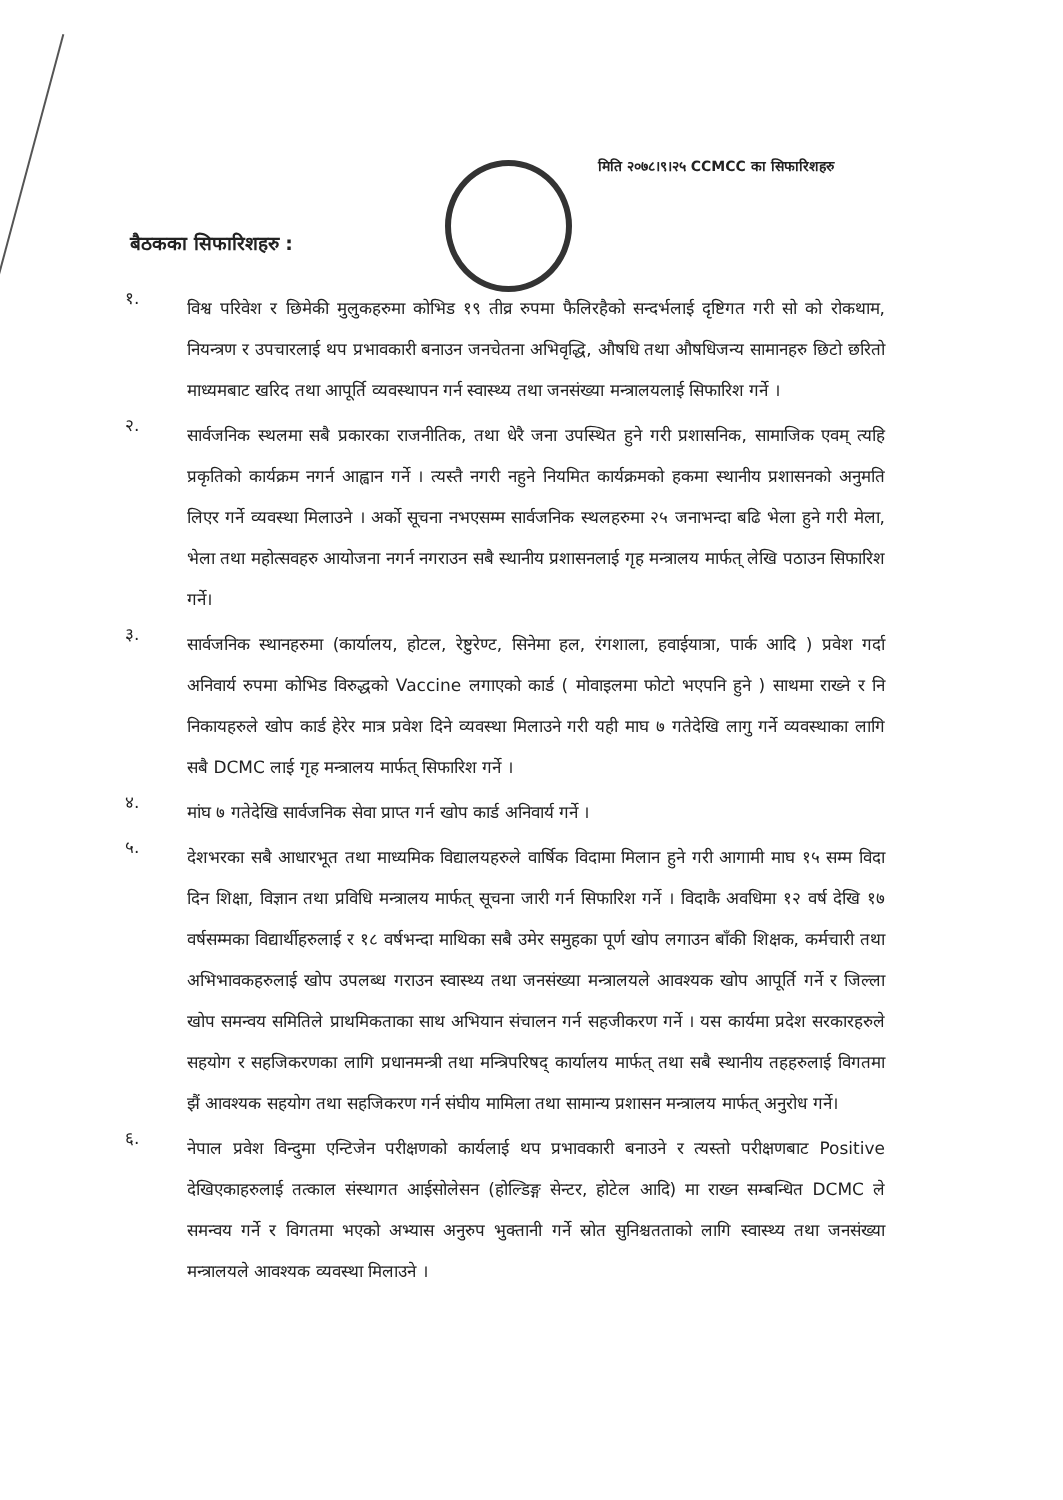मिति २०७८।९।२५ CCMCC का सिफारिशहरु
बैठकका सिफारिशहरु :
१.
विश्व परिवेश र छिमेकी मुलुकहरुमा कोभिड १९ तीव्र रुपमा फैलिरहैको सन्दर्भलाई दृष्टिगत गरी सो को रोकथाम, नियन्त्रण र उपचारलाई थप प्रभावकारी बनाउन जनचेतना अभिवृद्धि, औषधि तथा औषधिजन्य सामानहरु छिटो छरितो माध्यमबाट खरिद तथा आपूर्ति व्यवस्थापन गर्न स्वास्थ्य तथा जनसंख्या मन्त्रालयलाई सिफारिश गर्ने ।
२.
सार्वजनिक स्थलमा सबै प्रकारका राजनीतिक, तथा धेरै जना उपस्थित हुने गरी प्रशासनिक, सामाजिक एवम् त्यहि प्रकृतिको कार्यक्रम नगर्न आह्वान गर्ने । त्यस्तै नगरी नहुने नियमित कार्यक्रमको हकमा स्थानीय प्रशासनको अनुमति लिएर गर्ने व्यवस्था मिलाउने । अर्को सूचना नभएसम्म सार्वजनिक स्थलहरुमा २५ जनाभन्दा बढि भेला हुने गरी मेला, भेला तथा महोत्सवहरु आयोजना नगर्न नगराउन सबै स्थानीय प्रशासनलाई गृह मन्त्रालय मार्फत् लेखि पठाउन सिफारिश गर्ने।
३.
सार्वजनिक स्थानहरुमा (कार्यालय, होटल, रेष्टुरेण्ट, सिनेमा हल, रंगशाला, हवाईयात्रा, पार्क आदि ) प्रवेश गर्दा अनिवार्य रुपमा कोभिड विरुद्धको Vaccine लगाएको कार्ड ( मोवाइलमा फोटो भएपनि हुने ) साथमा राख्ने र नि निकायहरुले खोप कार्ड हेरेर मात्र प्रवेश दिने व्यवस्था मिलाउने गरी यही माघ ७ गतेदेखि लागु गर्ने व्यवस्थाका लागि सबै DCMC लाई गृह मन्त्रालय मार्फत् सिफारिश गर्ने ।
४.
मांघ ७ गतेदेखि सार्वजनिक सेवा प्राप्त गर्न खोप कार्ड अनिवार्य गर्ने ।
५.
देशभरका सबै आधारभूत तथा माध्यमिक विद्यालयहरुले वार्षिक विदामा मिलान हुने गरी आगामी माघ १५ सम्म विदा दिन शिक्षा, विज्ञान तथा प्रविधि मन्त्रालय मार्फत् सूचना जारी गर्न सिफारिश गर्ने । विदाकै अवधिमा १२ वर्ष देखि १७ वर्षसम्मका विद्यार्थीहरुलाई र १८ वर्षभन्दा माथिका सबै उमेर समुहका पूर्ण खोप लगाउन बाँकी शिक्षक, कर्मचारी तथा अभिभावकहरुलाई खोप उपलब्ध गराउन स्वास्थ्य तथा जनसंख्या मन्त्रालयले आवश्यक खोप आपूर्ति गर्ने र जिल्ला खोप समन्वय समितिले प्राथमिकताका साथ अभियान संचालन गर्न सहजीकरण गर्ने । यस कार्यमा प्रदेश सरकारहरुले सहयोग र सहजिकरणका लागि प्रधानमन्त्री तथा मन्त्रिपरिषद् कार्यालय मार्फत् तथा सबै स्थानीय तहहरुलाई विगतमा झैं आवश्यक सहयोग तथा सहजिकरण गर्न संघीय मामिला तथा सामान्य प्रशासन मन्त्रालय मार्फत् अनुरोध गर्ने।
६.
नेपाल प्रवेश विन्दुमा एन्टिजेन परीक्षणको कार्यलाई थप प्रभावकारी बनाउने र त्यस्तो परीक्षणबाट Positive देखिएकाहरुलाई तत्काल संस्थागत आईसोलेसन (होल्डिङ्ग सेन्टर, होटेल आदि) मा राख्न सम्बन्धित DCMC ले समन्वय गर्ने र विगतमा भएको अभ्यास अनुरुप भुक्तानी गर्ने स्रोत सुनिश्चतताको लागि स्वास्थ्य तथा जनसंख्या मन्त्रालयले आवश्यक व्यवस्था मिलाउने ।